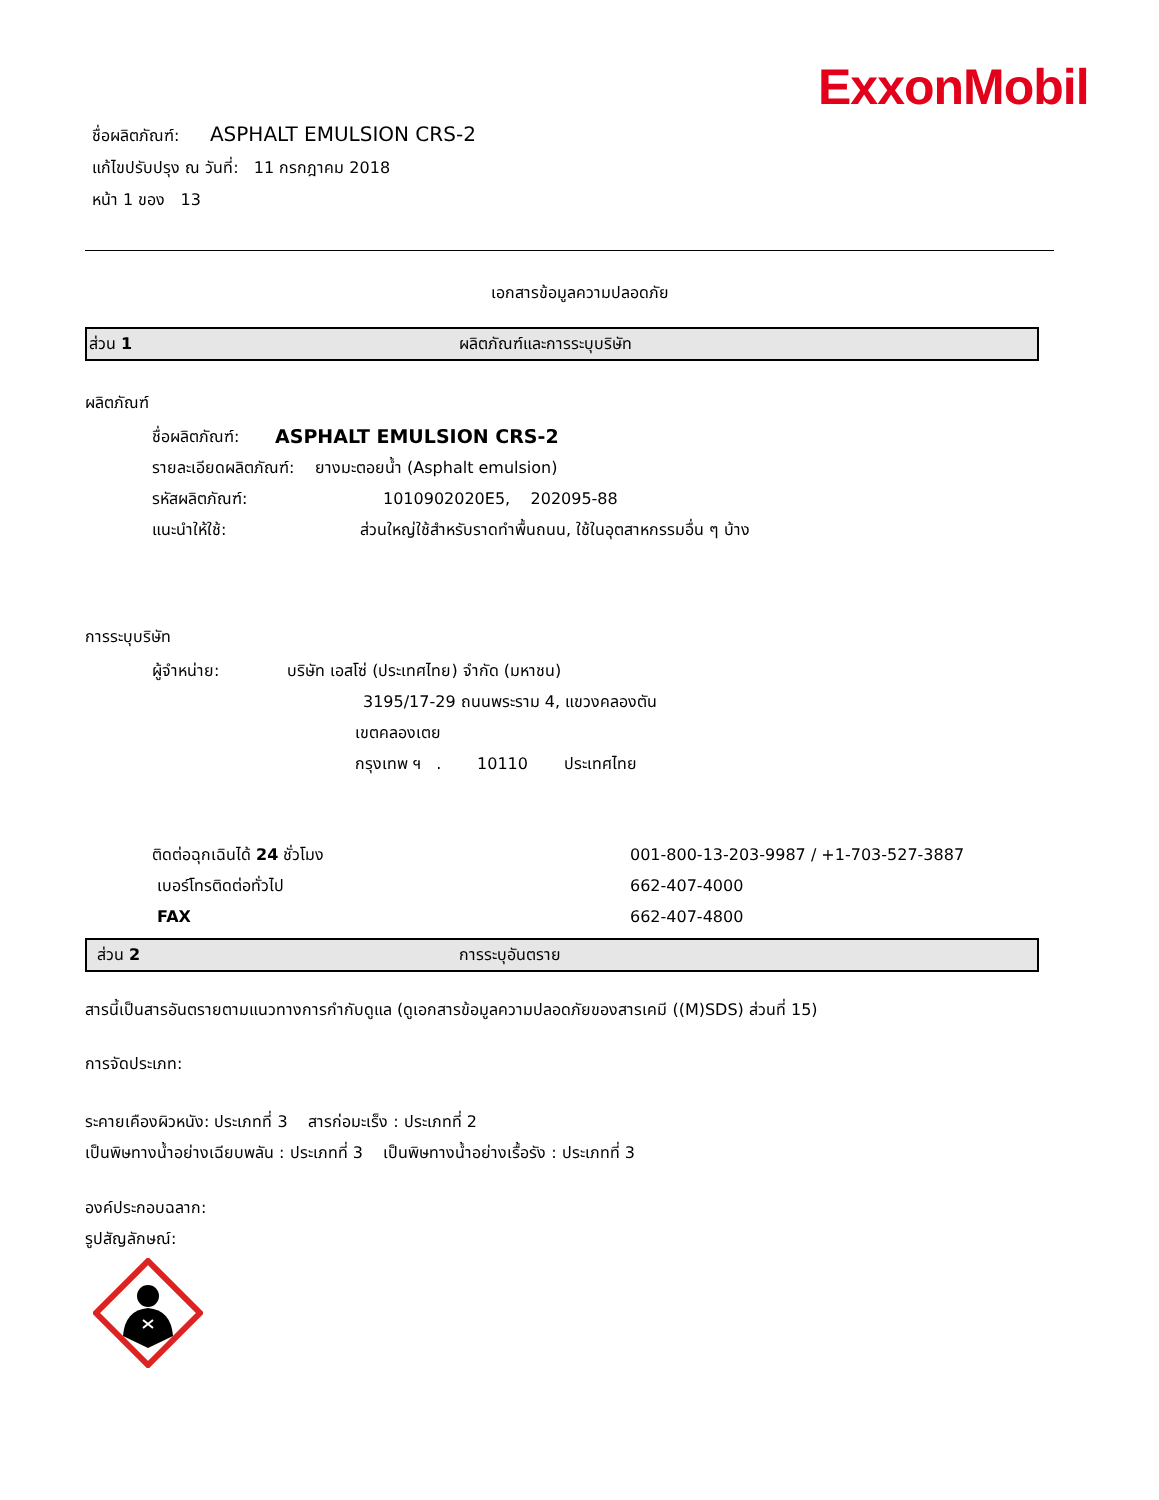ExxonMobil
ชื่อผลิตภัณฑ์: ASPHALT EMULSION CRS-2
แก้ไขปรับปรุง ณ วันที่: 11 กรกฎาคม 2018
หน้า 1 ของ 13
เอกสารข้อมูลความปลอดภัย
ส่วน 1 ผลิตภัณฑ์และการระบุบริษัท
ผลิตภัณฑ์
ชื่อผลิตภัณฑ์: ASPHALT EMULSION CRS-2
รายละเอียดผลิตภัณฑ์: ยางมะตอยน้ำ (Asphalt emulsion)
รหัสผลิตภัณฑ์: 1010902020E5, 202095-88
แนะนำให้ใช้: ส่วนใหญ่ใช้สำหรับราดทำพื้นถนน, ใช้ในอุตสาหกรรมอื่น ๆ บ้าง
การระบุบริษัท
ผู้จำหน่าย: บริษัท เอสโซ่ (ประเทศไทย) จำกัด (มหาชน)
3195/17-29 ถนนพระราม 4, แขวงคลองตัน
เขตคลองเตย
กรุงเทพ ฯ . 10110 ประเทศไทย
ติดต่อฉุกเฉินได้ 24 ชั่วโมง 001-800-13-203-9987 / +1-703-527-3887
เบอร์โทรติดต่อทั่วไป 662-407-4000
FAX 662-407-4800
ส่วน 2 การระบุอันตราย
สารนี้เป็นสารอันตรายตามแนวทางการกำกับดูแล (ดูเอกสารข้อมูลความปลอดภัยของสารเคมี ((M)SDS) ส่วนที่ 15)
การจัดประเภท:
ระคายเคืองผิวหนัง: ประเภทที่ 3 สารก่อมะเร็ง : ประเภทที่ 2
เป็นพิษทางน้ำอย่างเฉียบพลัน : ประเภทที่ 3 เป็นพิษทางน้ำอย่างเรื้อรัง : ประเภทที่ 3
องค์ประกอบฉลาก:
รูปสัญลักษณ์: